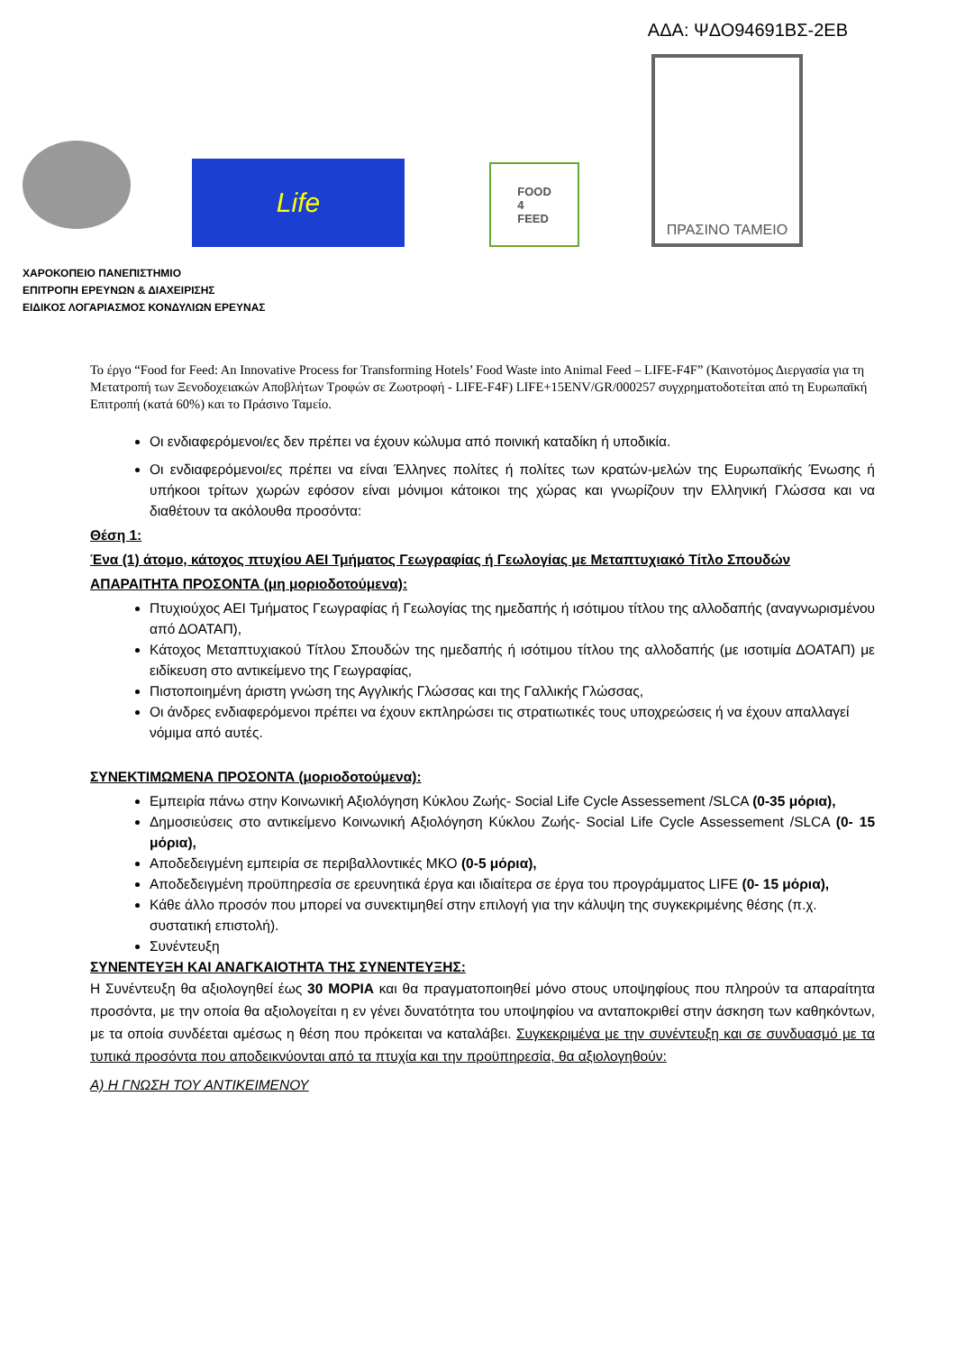ΑΔΑ: ΨΔΟ94691ΒΣ-2ΕΒ
Life
FOOD
4
FEED
ΠΡΑΣΙΝΟ ΤΑΜΕΙΟ
ΧΑΡΟΚΟΠΕΙΟ ΠΑΝΕΠΙΣΤΗΜΙΟ
ΕΠΙΤΡΟΠΗ ΕΡΕΥΝΩΝ & ΔΙΑΧΕΙΡΙΣΗΣ
ΕΙΔΙΚΟΣ ΛΟΓΑΡΙΑΣΜΟΣ ΚΟΝΔΥΛΙΩΝ ΕΡΕΥΝΑΣ
Το έργο “Food for Feed: An Innovative Process for Transforming Hotels’ Food Waste into Animal Feed – LIFE-F4F” (Καινοτόμος Διεργασία για τη Μετατροπή των Ξενοδοχειακών Αποβλήτων Τροφών σε Ζωοτροφή - LIFE-F4F) LIFE+15ENV/GR/000257 συγχρηματοδοτείται από τη Ευρωπαϊκή Επιτροπή (κατά 60%) και το Πράσινο Ταμείο.
Οι ενδιαφερόμενοι/ες δεν πρέπει να έχουν κώλυμα από ποινική καταδίκη ή υποδικία.
Οι ενδιαφερόμενοι/ες πρέπει να είναι Έλληνες πολίτες ή πολίτες των κρατών-μελών της Ευρωπαϊκής Ένωσης ή υπήκοοι τρίτων χωρών εφόσον είναι μόνιμοι κάτοικοι της χώρας και γνωρίζουν την Ελληνική Γλώσσα και να διαθέτουν τα ακόλουθα προσόντα:
Θέση 1:
Ένα (1) άτομο, κάτοχος πτυχίου ΑΕΙ Τμήματος Γεωγραφίας ή Γεωλογίας με Μεταπτυχιακό Τίτλο Σπουδών
ΑΠΑΡΑΙΤΗΤΑ ΠΡΟΣΟΝΤΑ (μη μοριοδοτούμενα):
Πτυχιούχος ΑΕΙ Τμήματος Γεωγραφίας ή Γεωλογίας της ημεδαπής ή ισότιμου τίτλου της αλλοδαπής (αναγνωρισμένου από ΔΟΑΤΑΠ),
Κάτοχος Μεταπτυχιακού Τίτλου Σπουδών της ημεδαπής ή ισότιμου τίτλου της αλλοδαπής (με ισοτιμία ΔΟΑΤΑΠ) με ειδίκευση στο αντικείμενο της Γεωγραφίας,
Πιστοποιημένη άριστη γνώση της Αγγλικής Γλώσσας και της Γαλλικής Γλώσσας,
Οι άνδρες ενδιαφερόμενοι πρέπει να έχουν εκπληρώσει τις στρατιωτικές τους υποχρεώσεις ή να έχουν απαλλαγεί νόμιμα από αυτές.
ΣΥΝΕΚΤΙΜΩΜΕΝΑ ΠΡΟΣΟΝΤΑ (μοριοδοτούμενα):
Εμπειρία πάνω στην Κοινωνική Αξιολόγηση Κύκλου Ζωής- Social Life Cycle Assessement /SLCA (0-35 μόρια),
Δημοσιεύσεις στο αντικείμενο Κοινωνική Αξιολόγηση Κύκλου Ζωής- Social Life Cycle Assessement /SLCA (0- 15 μόρια),
Αποδεδειγμένη εμπειρία σε περιβαλλοντικές ΜΚΟ (0-5 μόρια),
Αποδεδειγμένη προϋπηρεσία σε ερευνητικά έργα και ιδιαίτερα σε έργα του προγράμματος LIFE (0- 15 μόρια),
Κάθε άλλο προσόν που μπορεί να συνεκτιμηθεί στην επιλογή για την κάλυψη της συγκεκριμένης θέσης (π.χ. συστατική επιστολή).
Συνέντευξη
ΣΥΝΕΝΤΕΥΞΗ ΚΑΙ ΑΝΑΓΚΑΙΟΤΗΤΑ ΤΗΣ ΣΥΝΕΝΤΕΥΞΗΣ:
Η Συνέντευξη θα αξιολογηθεί έως 30 ΜΟΡΙΑ και θα πραγματοποιηθεί μόνο στους υποψηφίους που πληρούν τα απαραίτητα προσόντα, με την οποία θα αξιολογείται η εν γένει δυνατότητα του υποψηφίου να ανταποκριθεί στην άσκηση των καθηκόντων, με τα οποία συνδέεται αμέσως η θέση που πρόκειται να καταλάβει. Συγκεκριμένα με την συνέντευξη και σε συνδυασμό με τα τυπικά προσόντα που αποδεικνύονται από τα πτυχία και την προϋπηρεσία, θα αξιολογηθούν:
Α) Η ΓΝΩΣΗ ΤΟΥ ΑΝΤΙΚΕΙΜΕΝΟΥ